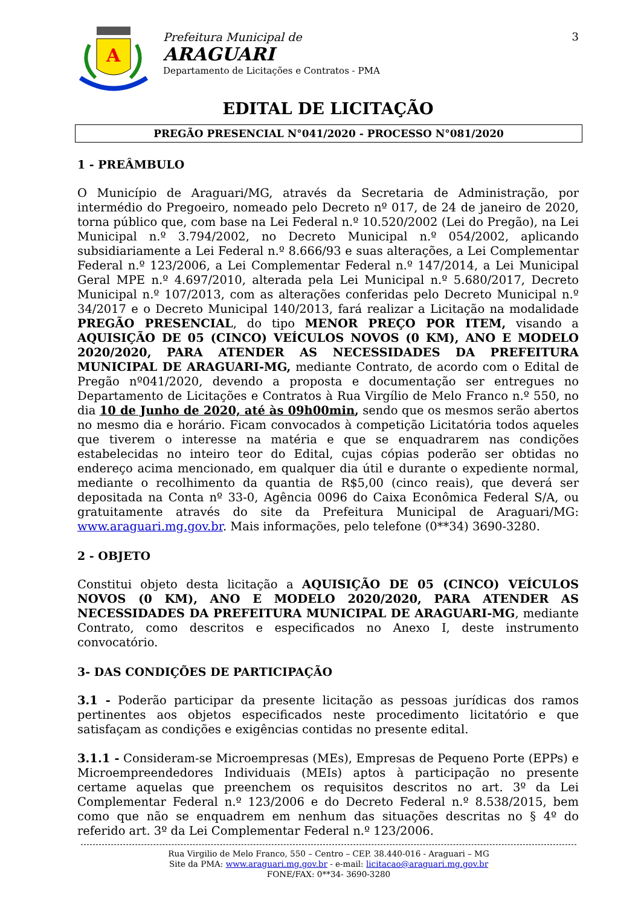A
Prefeitura Municipal de
ARAGUARI
Departamento de Licitações e Contratos - PMA
3
EDITAL DE LICITAÇÃO
PREGÃO PRESENCIAL N°041/2020 - PROCESSO N°081/2020
1 - PREÂMBULO
O Município de Araguari/MG, através da Secretaria de Administração, por intermédio do Pregoeiro, nomeado pelo Decreto nº 017, de 24 de janeiro de 2020, torna público que, com base na Lei Federal n.º 10.520/2002 (Lei do Pregão), na Lei Municipal n.º 3.794/2002, no Decreto Municipal n.º 054/2002, aplicando subsidiariamente a Lei Federal n.º 8.666/93 e suas alterações, a Lei Complementar Federal n.º 123/2006, a Lei Complementar Federal n.º 147/2014, a Lei Municipal Geral MPE n.º 4.697/2010, alterada pela Lei Municipal n.º 5.680/2017, Decreto Municipal n.º 107/2013, com as alterações conferidas pelo Decreto Municipal n.º 34/2017 e o Decreto Municipal 140/2013, fará realizar a Licitação na modalidade PREGÃO PRESENCIAL, do tipo MENOR PREÇO POR ITEM, visando a AQUISIÇÃO DE 05 (CINCO) VEÍCULOS NOVOS (0 KM), ANO E MODELO 2020/2020, PARA ATENDER AS NECESSIDADES DA PREFEITURA MUNICIPAL DE ARAGUARI-MG, mediante Contrato, de acordo com o Edital de Pregão nº041/2020, devendo a proposta e documentação ser entregues no Departamento de Licitações e Contratos à Rua Virgílio de Melo Franco n.º 550, no dia 10 de Junho de 2020, até às 09h00min, sendo que os mesmos serão abertos no mesmo dia e horário. Ficam convocados à competição Licitatória todos aqueles que tiverem o interesse na matéria e que se enquadrarem nas condições estabelecidas no inteiro teor do Edital, cujas cópias poderão ser obtidas no endereço acima mencionado, em qualquer dia útil e durante o expediente normal, mediante o recolhimento da quantia de R$5,00 (cinco reais), que deverá ser depositada na Conta nº 33-0, Agência 0096 do Caixa Econômica Federal S/A, ou gratuitamente através do site da Prefeitura Municipal de Araguari/MG: www.araguari.mg.gov.br. Mais informações, pelo telefone (0**34) 3690-3280.
2 - OBJETO
Constitui objeto desta licitação a AQUISIÇÃO DE 05 (CINCO) VEÍCULOS NOVOS (0 KM), ANO E MODELO 2020/2020, PARA ATENDER AS NECESSIDADES DA PREFEITURA MUNICIPAL DE ARAGUARI-MG, mediante Contrato, como descritos e especificados no Anexo I, deste instrumento convocatório.
3- DAS CONDIÇÕES DE PARTICIPAÇÃO
3.1 - Poderão participar da presente licitação as pessoas jurídicas dos ramos pertinentes aos objetos especificados neste procedimento licitatório e que satisfaçam as condições e exigências contidas no presente edital.
3.1.1 - Consideram-se Microempresas (MEs), Empresas de Pequeno Porte (EPPs) e Microempreendedores Individuais (MEIs) aptos à participação no presente certame aquelas que preenchem os requisitos descritos no art. 3º da Lei Complementar Federal n.º 123/2006 e do Decreto Federal n.º 8.538/2015, bem como que não se enquadrem em nenhum das situações descritas no § 4º do referido art. 3º da Lei Complementar Federal n.º 123/2006.
Rua Virgilio de Melo Franco, 550 – Centro – CEP. 38.440-016 - Araguari – MG
Site da PMA: www.araguari.mg.gov.br - e-mail: licitacao@araguari.mg.gov.br
FONE/FAX: 0**34- 3690-3280